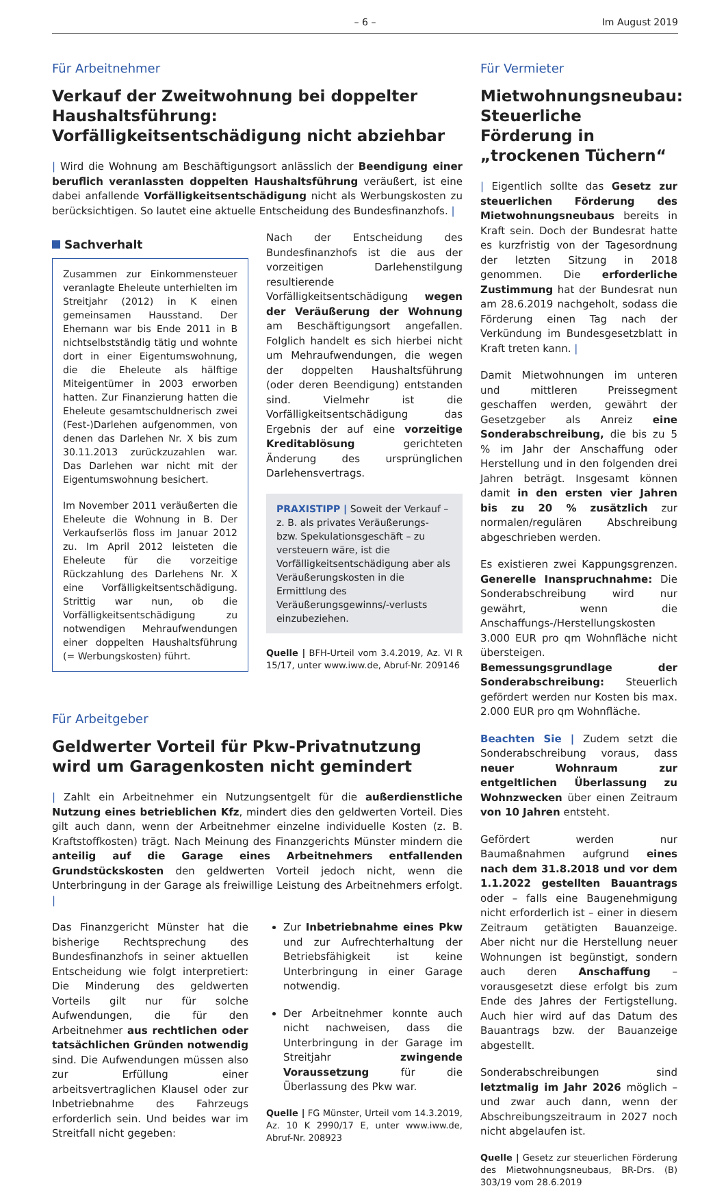– 6 – Im August 2019
Für Arbeitnehmer
Verkauf der Zweitwohnung bei doppelter Haushalts­führung: Vorfälligkeitsentschädigung nicht abziehbar
| Wird die Wohnung am Beschäftigungsort anlässlich der Beendigung einer beruflich veranlassten doppelten Haushaltsführung veräußert, ist eine dabei anfallende Vorfälligkeitsentschädigung nicht als Werbungskosten zu berücksichtigen. So lautet eine aktuelle Entscheidung des Bundesfinanzhofs. |
Sachverhalt
Zusammen zur Einkommensteuer veranlagte Eheleute unterhielten im Streitjahr (2012) in K einen gemeinsamen Hausstand. Der Ehemann war bis Ende 2011 in B nichtselbstständig tätig und wohnte dort in einer Eigentumswohnung, die die Eheleute als hälftige Miteigentümer in 2003 erworben hatten. Zur Finanzierung hatten die Eheleute gesamtschuldnerisch zwei (Fest-)Darlehen aufgenommen, von denen das Darlehen Nr. X bis zum 30.11.2013 zurückzuzahlen war. Das Darlehen war nicht mit der Eigentumswohnung besichert.
Im November 2011 veräußerten die Eheleute die Wohnung in B. Der Verkaufserlös floss im Januar 2012 zu. Im April 2012 leisteten die Eheleute für die vorzeitige Rückzahlung des Darlehens Nr. X eine Vorfälligkeitsentschädigung. Strittig war nun, ob die Vorfälligkeitsentschädigung zu notwendigen Mehraufwendungen einer doppelten Haushaltsführung (= Werbungskosten) führt.
Nach der Entscheidung des Bundesfinanzhofs ist die aus der vorzeitigen Darlehenstilgung resultierende Vorfälligkeitsentschädigung wegen der Veräußerung der Wohnung am Beschäftigungsort angefallen. Folglich handelt es sich hierbei nicht um Mehraufwendungen, die wegen der doppelten Haushaltsführung (oder deren Beendigung) entstanden sind. Vielmehr ist die Vorfälligkeitsentschädigung das Ergebnis der auf eine vorzeitige Kreditablösung gerichteten Änderung des ursprünglichen Darlehensvertrags.
PRAXISTIPP | Soweit der Verkauf – z. B. als privates Veräußerungs- bzw. Spekulationsgeschäft – zu versteuern wäre, ist die Vorfälligkeitsentschädigung aber als Veräußerungskosten in die Ermittlung des Veräußerungsgewinns/-verlusts einzubeziehen.
Quelle | BFH-Urteil vom 3.4.2019, Az. VI R 15/17, unter www.iww.de, Abruf-Nr. 209146
Für Arbeitgeber
Geldwerter Vorteil für Pkw-Privatnutzung
wird um Garagenkosten nicht gemindert
| Zahlt ein Arbeitnehmer ein Nutzungsentgelt für die außerdienstliche Nutzung eines betrieblichen Kfz, mindert dies den geldwerten Vorteil. Dies gilt auch dann, wenn der Arbeitnehmer einzelne individuelle Kosten (z. B. Kraftstoffkosten) trägt. Nach Meinung des Finanzgerichts Münster mindern die anteilig auf die Garage eines Arbeitnehmers entfallenden Grundstückskosten den geldwerten Vorteil jedoch nicht, wenn die Unterbringung in der Garage als freiwillige Leistung des Arbeitnehmers erfolgt. |
Das Finanzgericht Münster hat die bisherige Rechtsprechung des Bundesfinanzhofs in seiner aktuellen Entscheidung wie folgt interpretiert: Die Minderung des geldwerten Vorteils gilt nur für solche Aufwendungen, die für den Arbeitnehmer aus rechtlichen oder tatsächlichen Gründen notwendig sind. Die Aufwendungen müssen also zur Erfüllung einer arbeitsvertraglichen Klausel oder zur Inbetriebnahme des Fahrzeugs erforderlich sein. Und beides war im Streitfall nicht gegeben:
Zur Inbetriebnahme eines Pkw und zur Aufrechterhaltung der Betriebsfähigkeit ist keine Unterbringung in einer Garage notwendig.
Der Arbeitnehmer konnte auch nicht nachweisen, dass die Unterbringung in der Garage im Streitjahr zwingende Voraussetzung für die Überlassung des Pkw war.
Quelle | FG Münster, Urteil vom 14.3.2019, Az. 10 K 2990/17 E, unter www.iww.de, Abruf-Nr. 208923
Für Vermieter
Mietwohnungsneubau: Steuerliche Förderung in „trockenen Tüchern“
| Eigentlich sollte das Gesetz zur steuerlichen Förderung des Mietwohnungsneubaus bereits in Kraft sein. Doch der Bundesrat hatte es kurzfristig von der Tagesordnung der letzten Sitzung in 2018 genommen. Die erforderliche Zustimmung hat der Bundesrat nun am 28.6.2019 nachgeholt, sodass die Förderung einen Tag nach der Verkündung im Bundesgesetzblatt in Kraft treten kann. |
Damit Mietwohnungen im unteren und mittleren Preissegment geschaffen werden, gewährt der Gesetzgeber als Anreiz eine Sonderabschreibung, die bis zu 5 % im Jahr der Anschaffung oder Herstellung und in den folgenden drei Jahren beträgt. Insgesamt können damit in den ersten vier Jahren bis zu 20 % zusätzlich zur normalen/regulären Abschreibung abgeschrieben werden.
Es existieren zwei Kappungsgrenzen. Generelle Inanspruchnahme: Die Sonderabschreibung wird nur gewährt, wenn die Anschaffungs-/Herstellungskosten 3.000 EUR pro qm Wohnfläche nicht übersteigen. Bemessungsgrundlage der Sonderabschreibung: Steuerlich gefördert werden nur Kosten bis max. 2.000 EUR pro qm Wohnfläche.
Beachten Sie | Zudem setzt die Sonderabschreibung voraus, dass neuer Wohnraum zur entgeltlichen Überlassung zu Wohnzwecken über einen Zeitraum von 10 Jahren entsteht.
Gefördert werden nur Baumaßnahmen aufgrund eines nach dem 31.8.2018 und vor dem 1.1.2022 gestellten Bauantrags oder – falls eine Baugenehmigung nicht erforderlich ist – einer in diesem Zeitraum getätigten Bauanzeige. Aber nicht nur die Herstellung neuer Wohnungen ist begünstigt, sondern auch deren Anschaffung – vorausgesetzt diese erfolgt bis zum Ende des Jahres der Fertigstellung. Auch hier wird auf das Datum des Bauantrags bzw. der Bauanzeige abgestellt.
Sonderabschreibungen sind letztmalig im Jahr 2026 möglich – und zwar auch dann, wenn der Abschreibungszeitraum in 2027 noch nicht abgelaufen ist.
Quelle | Gesetz zur steuerlichen Förderung des Mietwohnungsneubaus, BR-Drs. (B) 303/19 vom 28.6.2019